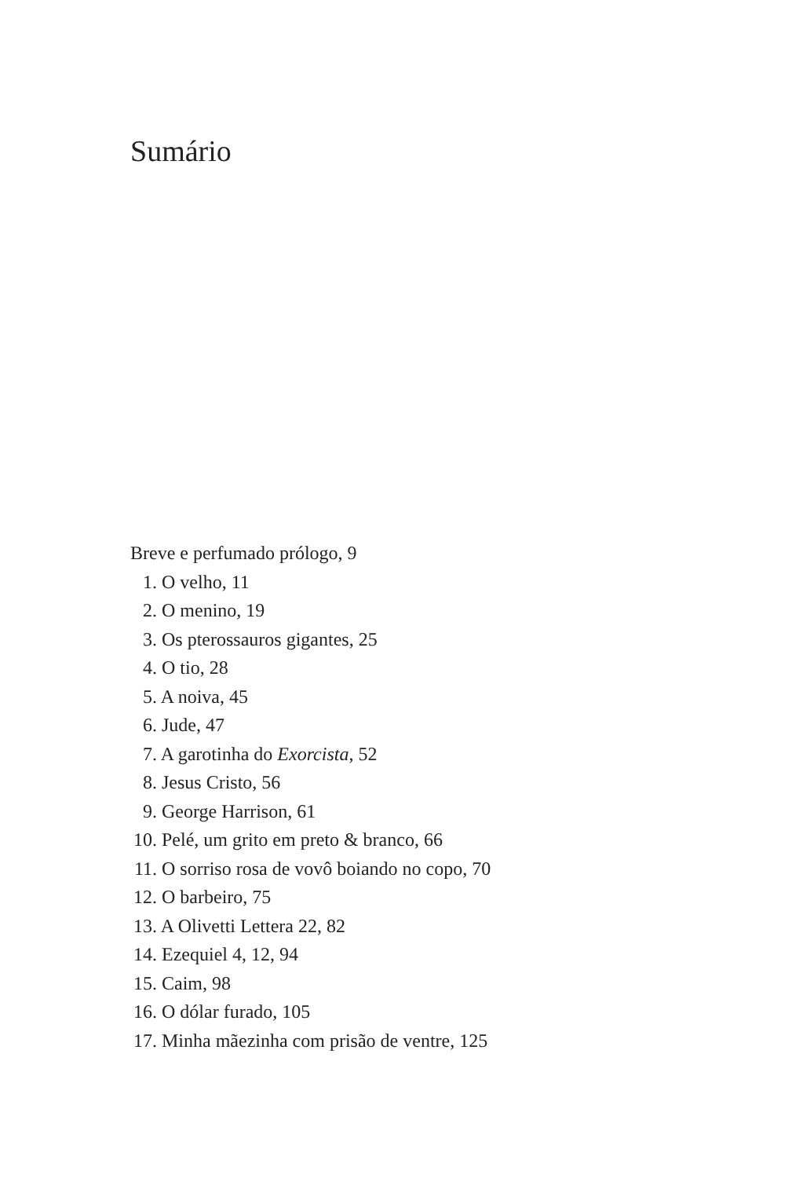Sumário
Breve e perfumado prólogo, 9
1. O velho, 11
2. O menino, 19
3. Os pterossauros gigantes, 25
4. O tio, 28
5. A noiva, 45
6. Jude, 47
7. A garotinha do Exorcista, 52
8. Jesus Cristo, 56
9. George Harrison, 61
10. Pelé, um grito em preto & branco, 66
11. O sorriso rosa de vovô boiando no copo, 70
12. O barbeiro, 75
13. A Olivetti Lettera 22, 82
14. Ezequiel 4, 12, 94
15. Caim, 98
16. O dólar furado, 105
17. Minha mãezinha com prisão de ventre, 125